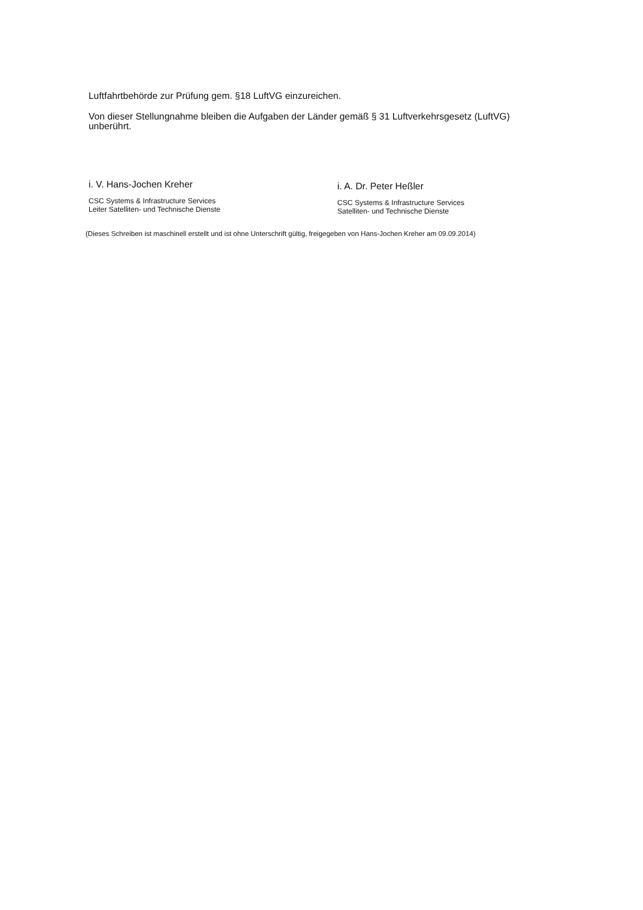Luftfahrtbehörde zur Prüfung gem. §18 LuftVG einzureichen.
Von dieser Stellungnahme bleiben die Aufgaben der Länder gemäß § 31 Luftverkehrsgesetz (LuftVG) unberührt.
i. V. Hans-Jochen Kreher
CSC Systems & Infrastructure Services
Leiter Satelliten- und Technische Dienste
i. A. Dr. Peter Heßler
CSC Systems & Infrastructure Services
Satelliten- und Technische Dienste
(Dieses Schreiben ist maschinell erstellt und ist ohne Unterschrift gültig, freigegeben von Hans-Jochen Kreher am 09.09.2014)